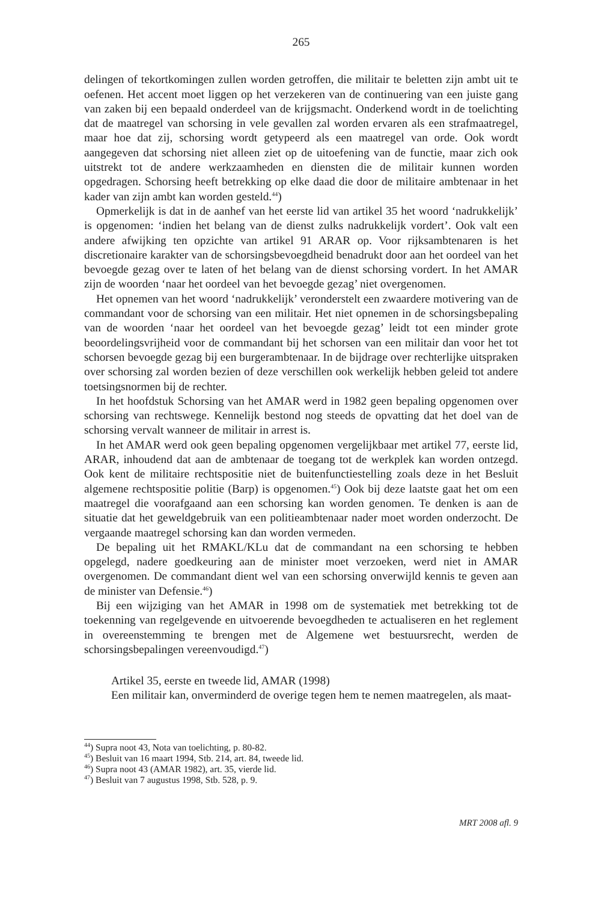265
delingen of tekortkomingen zullen worden getroffen, die militair te beletten zijn ambt uit te oefenen. Het accent moet liggen op het verzekeren van de continuering van een juiste gang van zaken bij een bepaald onderdeel van de krijgsmacht. Onderkend wordt in de toelichting dat de maatregel van schorsing in vele gevallen zal worden ervaren als een strafmaatregel, maar hoe dat zij, schorsing wordt getypeerd als een maatregel van orde. Ook wordt aangegeven dat schorsing niet alleen ziet op de uitoefening van de functie, maar zich ook uitstrekt tot de andere werkzaamheden en diensten die de militair kunnen worden opgedragen. Schorsing heeft betrekking op elke daad die door de militaire ambtenaar in het kader van zijn ambt kan worden gesteld.<sup>44</sup>)
Opmerkelijk is dat in de aanhef van het eerste lid van artikel 35 het woord ‘nadrukkelijk’ is opgenomen: ‘indien het belang van de dienst zulks nadrukkelijk vordert’. Ook valt een andere afwijking ten opzichte van artikel 91 ARAR op. Voor rijksambtenaren is het discretionaire karakter van de schorsingsbevoegdheid benadrukt door aan het oordeel van het bevoegde gezag over te laten of het belang van de dienst schorsing vordert. In het AMAR zijn de woorden ‘naar het oordeel van het bevoegde gezag’ niet overgenomen.
Het opnemen van het woord ‘nadrukkelijk’ veronderstelt een zwaardere motivering van de commandant voor de schorsing van een militair. Het niet opnemen in de schorsingsbepaling van de woorden ‘naar het oordeel van het bevoegde gezag’ leidt tot een minder grote beoordelingsvrijheid voor de commandant bij het schorsen van een militair dan voor het tot schorsen bevoegde gezag bij een burgerambtenaar. In de bijdrage over rechterlijke uitspraken over schorsing zal worden bezien of deze verschillen ook werkelijk hebben geleid tot andere toetsingsnormen bij de rechter.
In het hoofdstuk Schorsing van het AMAR werd in 1982 geen bepaling opgenomen over schorsing van rechtswege. Kennelijk bestond nog steeds de opvatting dat het doel van de schorsing vervalt wanneer de militair in arrest is.
In het AMAR werd ook geen bepaling opgenomen vergelijkbaar met artikel 77, eerste lid, ARAR, inhoudend dat aan de ambtenaar de toegang tot de werkplek kan worden ontzegd. Ook kent de militaire rechtspositie niet de buitenfunctiestelling zoals deze in het Besluit algemene rechtspositie politie (Barp) is opgenomen.<sup>45</sup>) Ook bij deze laatste gaat het om een maatregel die voorafgaand aan een schorsing kan worden genomen. Te denken is aan de situatie dat het geweldgebruik van een politieambtenaar nader moet worden onderzocht. De vergaande maatregel schorsing kan dan worden vermeden.
De bepaling uit het RMAKL/KLu dat de commandant na een schorsing te hebben opgelegd, nadere goedkeuring aan de minister moet verzoeken, werd niet in AMAR overgenomen. De commandant dient wel van een schorsing onverwijld kennis te geven aan de minister van Defensie.<sup>46</sup>)
Bij een wijziging van het AMAR in 1998 om de systematiek met betrekking tot de toekenning van regelgevende en uitvoerende bevoegdheden te actualiseren en het reglement in overeenstemming te brengen met de Algemene wet bestuursrecht, werden de schorsingsbepalingen vereenvoudigd.<sup>47</sup>)
Artikel 35, eerste en tweede lid, AMAR (1998)
Een militair kan, onverminderd de overige tegen hem te nemen maatregelen, als maat-
<sup>44</sup>) Supra noot 43, Nota van toelichting, p. 80-82.
<sup>45</sup>) Besluit van 16 maart 1994, Stb. 214, art. 84, tweede lid.
<sup>46</sup>) Supra noot 43 (AMAR 1982), art. 35, vierde lid.
<sup>47</sup>) Besluit van 7 augustus 1998, Stb. 528, p. 9.
MRT 2008 afl. 9